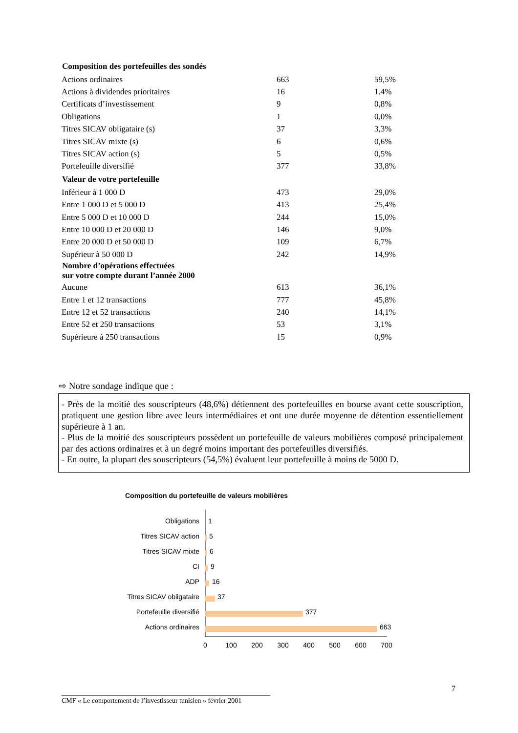| Composition des portefeuilles des sondés | | |
| --- | --- | --- |
| Actions ordinaires | 663 | 59,5% |
| Actions à dividendes prioritaires | 16 | 1.4% |
| Certificats d’investissement | 9 | 0,8% |
| Obligations | 1 | 0,0% |
| Titres SICAV obligataire (s) | 37 | 3,3% |
| Titres SICAV mixte (s) | 6 | 0,6% |
| Titres SICAV action (s) | 5 | 0,5% |
| Portefeuille diversifié | 377 | 33,8% |
| Valeur de votre portefeuille | | |
| Inférieur à 1 000 D | 473 | 29,0% |
| Entre 1 000 D et 5 000 D | 413 | 25,4% |
| Entre 5 000 D et 10 000 D | 244 | 15,0% |
| Entre 10 000 D et 20 000 D | 146 | 9,0% |
| Entre 20 000 D et 50 000 D | 109 | 6,7% |
| Supérieur à 50 000 D | 242 | 14,9% |
| Nombre d’opérations effectuées sur votre compte durant l’année 2000 | | |
| Aucune | 613 | 36,1% |
| Entre 1 et 12 transactions | 777 | 45,8% |
| Entre 12 et 52 transactions | 240 | 14,1% |
| Entre 52 et 250 transactions | 53 | 3,1% |
| Supérieure à 250 transactions | 15 | 0,9% |
⇨ Notre sondage indique que :
- Près de la moitié des souscripteurs (48,6%) détiennent des portefeuilles en bourse avant cette souscription, pratiquent une gestion libre avec leurs intermédiaires et ont une durée moyenne de détention essentiellement supérieure à 1 an.
- Plus de la moitié des souscripteurs possèdent un portefeuille de valeurs mobilières composé principalement par des actions ordinaires et à un degré moins important des portefeuilles diversifiés.
- En outre, la plupart des souscripteurs (54,5%) évaluent leur portefeuille à moins de 5000 D.
Composition du portefeuille de valeurs mobilières
Obligations
Titres SICAV action
Titres SICAV mixte
CI
ADP
Titres SICAV obligataire
Portefeuille diversifié
Actions ordinaires
1
5
6
9
16
37
377
663
0
100
200
300
400
500
600
700
_____________________________________________________________
CMF « Le comportement de l’investisseur tunisien » février 2001
7